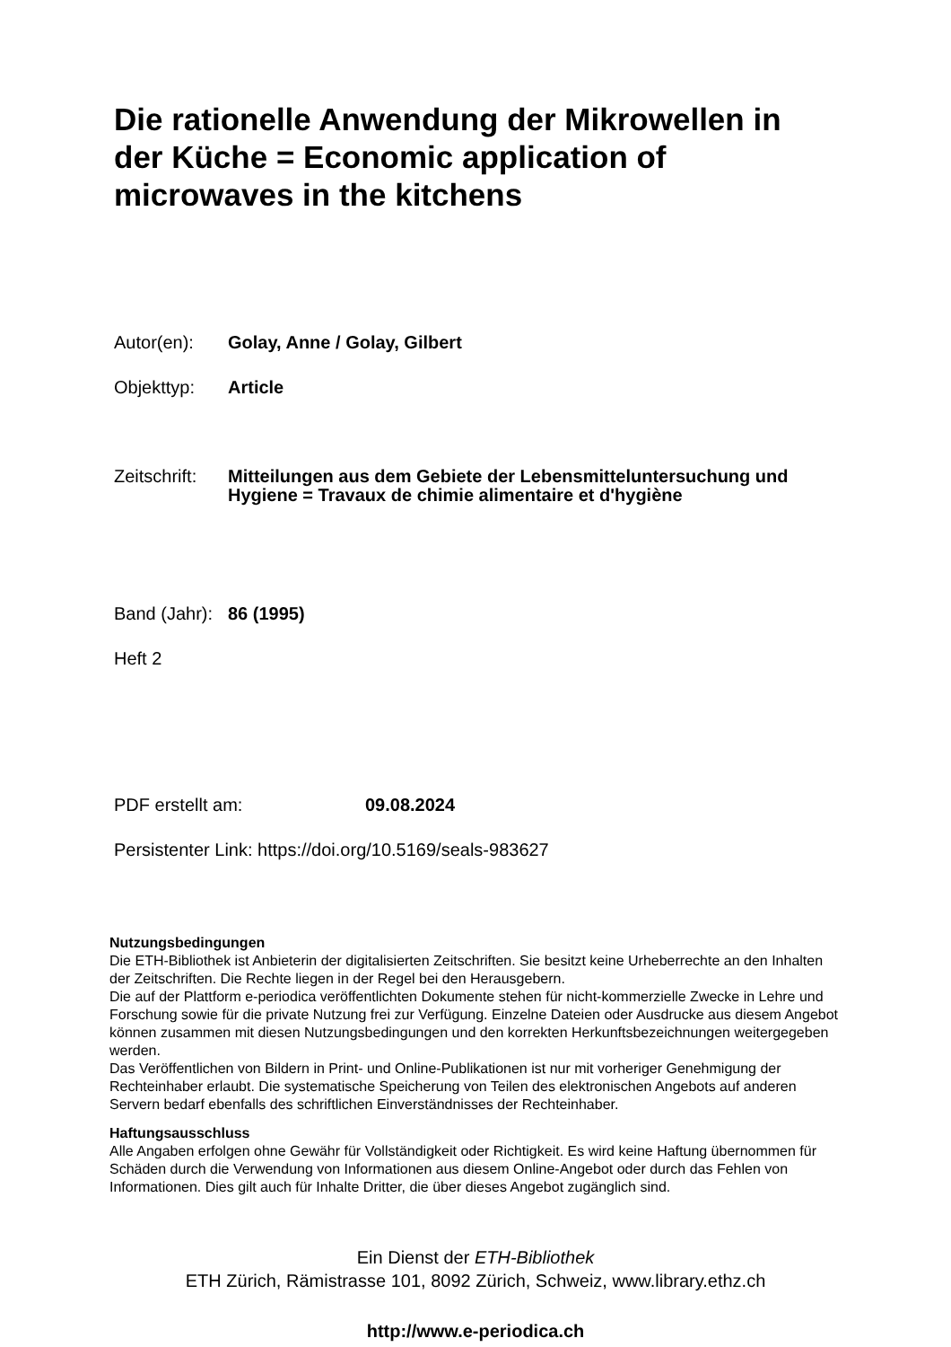Die rationelle Anwendung der Mikrowellen in der Küche = Economic application of microwaves in the kitchens
Autor(en): Golay, Anne / Golay, Gilbert
Objekttyp: Article
Zeitschrift:
Mitteilungen aus dem Gebiete der Lebensmitteluntersuchung und Hygiene = Travaux de chimie alimentaire et d'hygiène
Band (Jahr):
86 (1995)
Heft 2
PDF erstellt am: 09.08.2024
Persistenter Link: https://doi.org/10.5169/seals-983627
Nutzungsbedingungen
Die ETH-Bibliothek ist Anbieterin der digitalisierten Zeitschriften. Sie besitzt keine Urheberrechte an den Inhalten der Zeitschriften. Die Rechte liegen in der Regel bei den Herausgebern.
Die auf der Plattform e-periodica veröffentlichten Dokumente stehen für nicht-kommerzielle Zwecke in Lehre und Forschung sowie für die private Nutzung frei zur Verfügung. Einzelne Dateien oder Ausdrucke aus diesem Angebot können zusammen mit diesen Nutzungsbedingungen und den korrekten Herkunftsbezeichnungen weitergegeben werden.
Das Veröffentlichen von Bildern in Print- und Online-Publikationen ist nur mit vorheriger Genehmigung der Rechteinhaber erlaubt. Die systematische Speicherung von Teilen des elektronischen Angebots auf anderen Servern bedarf ebenfalls des schriftlichen Einverständnisses der Rechteinhaber.
Haftungsausschluss
Alle Angaben erfolgen ohne Gewähr für Vollständigkeit oder Richtigkeit. Es wird keine Haftung übernommen für Schäden durch die Verwendung von Informationen aus diesem Online-Angebot oder durch das Fehlen von Informationen. Dies gilt auch für Inhalte Dritter, die über dieses Angebot zugänglich sind.
Ein Dienst der ETH-Bibliothek
ETH Zürich, Rämistrasse 101, 8092 Zürich, Schweiz, www.library.ethz.ch
http://www.e-periodica.ch